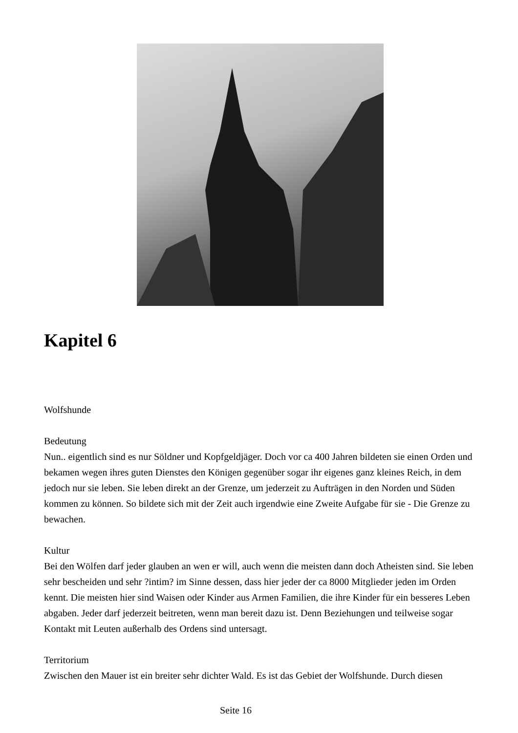Kapitel 6
Wolfshunde
Bedeutung
Nun.. eigentlich sind es nur Söldner und Kopfgeldjäger. Doch vor ca 400 Jahren bildeten sie einen Orden und bekamen wegen ihres guten Dienstes den Königen gegenüber sogar ihr eigenes ganz kleines Reich, in dem jedoch nur sie leben. Sie leben direkt an der Grenze, um jederzeit zu Aufträgen in den Norden und Süden kommen zu können. So bildete sich mit der Zeit auch irgendwie eine Zweite Aufgabe für sie - Die Grenze zu bewachen.
Kultur
Bei den Wölfen darf jeder glauben an wen er will, auch wenn die meisten dann doch Atheisten sind. Sie leben sehr bescheiden und sehr ?intim? im Sinne dessen, dass hier jeder der ca 8000 Mitglieder jeden im Orden kennt. Die meisten hier sind Waisen oder Kinder aus Armen Familien, die ihre Kinder für ein besseres Leben abgaben. Jeder darf jederzeit beitreten, wenn man bereit dazu ist. Denn Beziehungen und teilweise sogar Kontakt mit Leuten außerhalb des Ordens sind untersagt.
Territorium
Zwischen den Mauer ist ein breiter sehr dichter Wald. Es ist das Gebiet der Wolfshunde. Durch diesen
Seite 16